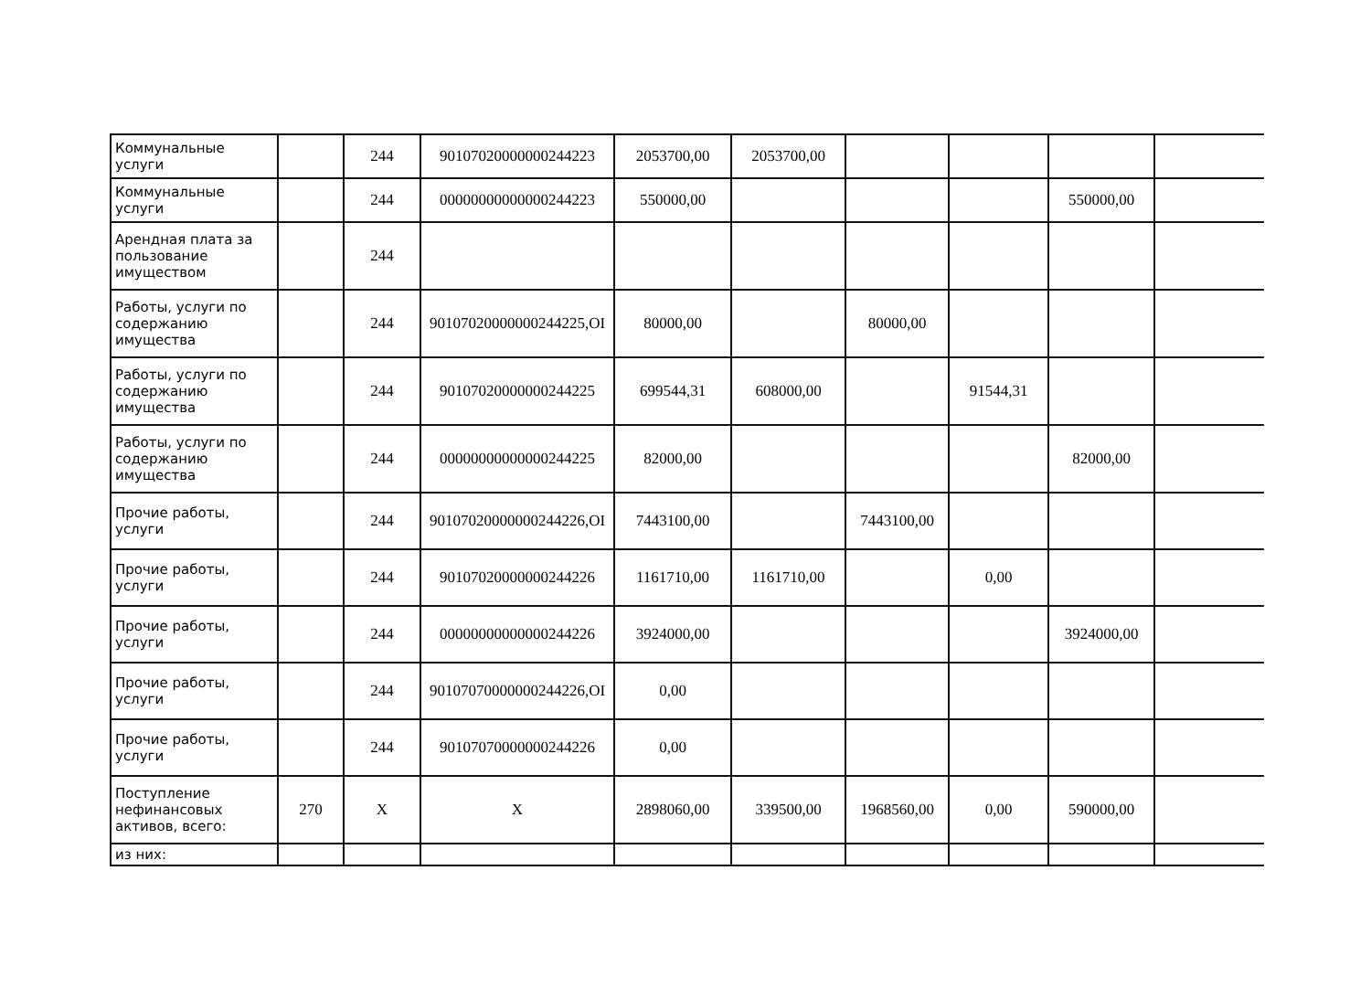| Коммунальные услуги | | 244 | 90107020000000244223 | 2053700,00 | 2053700,00 | | | | |
| Коммунальные услуги | | 244 | 00000000000000244223 | 550000,00 | | | | 550000,00 | |
| Арендная плата за пользование имуществом | | 244 | | | | | | | |
| Работы, услуги по содержанию имущества | | 244 | 90107020000000244225,ОІ | 80000,00 | | 80000,00 | | | |
| Работы, услуги по содержанию имущества | | 244 | 90107020000000244225 | 699544,31 | 608000,00 | | 91544,31 | | |
| Работы, услуги по содержанию имущества | | 244 | 00000000000000244225 | 82000,00 | | | | 82000,00 | |
| Прочие работы, услуги | | 244 | 90107020000000244226,ОІ | 7443100,00 | | 7443100,00 | | | |
| Прочие работы, услуги | | 244 | 90107020000000244226 | 1161710,00 | 1161710,00 | | 0,00 | | |
| Прочие работы, услуги | | 244 | 00000000000000244226 | 3924000,00 | | | | 3924000,00 | |
| Прочие работы, услуги | | 244 | 90107070000000244226,ОІ | 0,00 | | | | | |
| Прочие работы, услуги | | 244 | 90107070000000244226 | 0,00 | | | | | |
| Поступление нефинансовых активов, всего: | 270 | X | X | 2898060,00 | 339500,00 | 1968560,00 | 0,00 | 590000,00 | |
| из них: | | | | | | | | | |